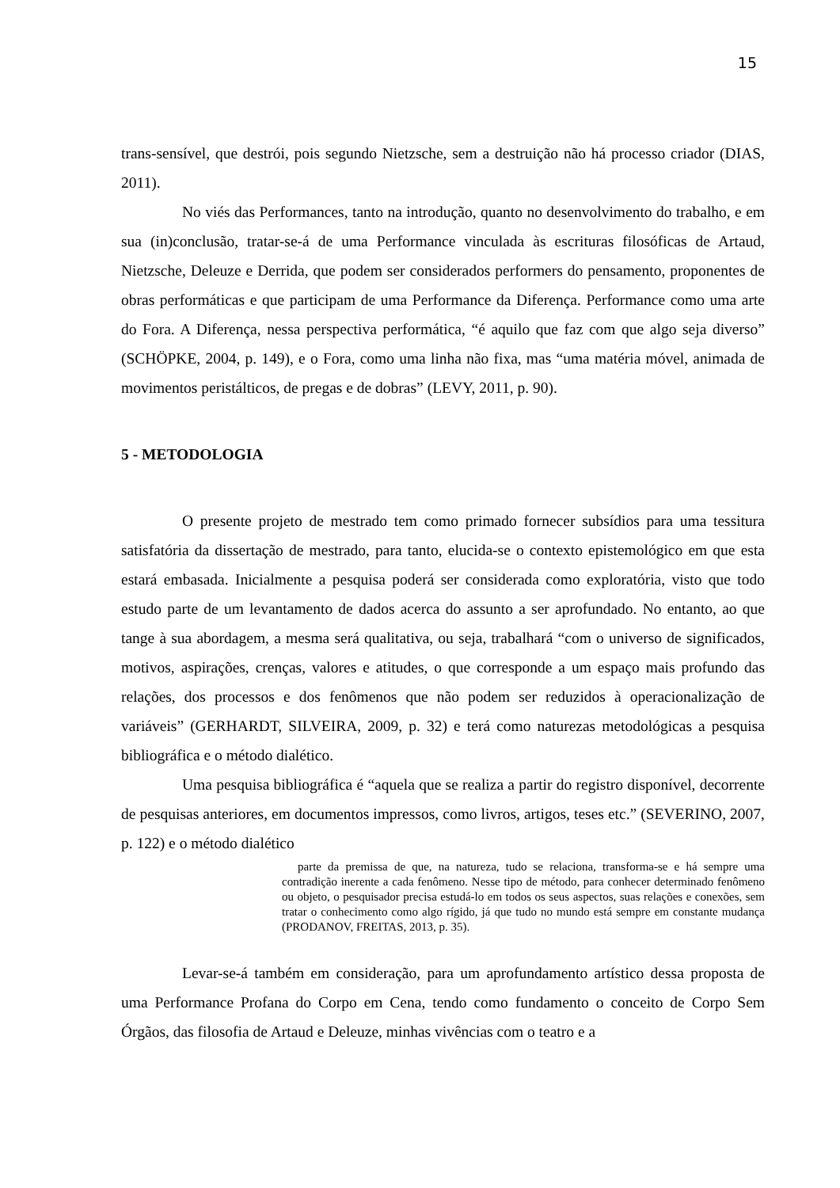15
trans-sensível, que destrói, pois segundo Nietzsche, sem a destruição não há processo criador (DIAS, 2011).
No viés das Performances, tanto na introdução, quanto no desenvolvimento do trabalho, e em sua (in)conclusão, tratar-se-á de uma Performance vinculada às escrituras filosóficas de Artaud, Nietzsche, Deleuze e Derrida, que podem ser considerados performers do pensamento, proponentes de obras performáticas e que participam de uma Performance da Diferença. Performance como uma arte do Fora. A Diferença, nessa perspectiva performática, “é aquilo que faz com que algo seja diverso” (SCHÖPKE, 2004, p. 149), e o Fora, como uma linha não fixa, mas “uma matéria móvel, animada de movimentos peristálticos, de pregas e de dobras” (LEVY, 2011, p. 90).
5 - METODOLOGIA
O presente projeto de mestrado tem como primado fornecer subsídios para uma tessitura satisfatória da dissertação de mestrado, para tanto, elucida-se o contexto epistemológico em que esta estará embasada. Inicialmente a pesquisa poderá ser considerada como exploratória, visto que todo estudo parte de um levantamento de dados acerca do assunto a ser aprofundado. No entanto, ao que tange à sua abordagem, a mesma será qualitativa, ou seja, trabalhará “com o universo de significados, motivos, aspirações, crenças, valores e atitudes, o que corresponde a um espaço mais profundo das relações, dos processos e dos fenômenos que não podem ser reduzidos à operacionalização de variáveis” (GERHARDT, SILVEIRA, 2009, p. 32) e terá como naturezas metodológicas a pesquisa bibliográfica e o método dialético.
Uma pesquisa bibliográfica é “aquela que se realiza a partir do registro disponível, decorrente de pesquisas anteriores, em documentos impressos, como livros, artigos, teses etc.” (SEVERINO, 2007, p. 122) e o método dialético
parte da premissa de que, na natureza, tudo se relaciona, transforma-se e há sempre uma contradição inerente a cada fenômeno. Nesse tipo de método, para conhecer determinado fenômeno ou objeto, o pesquisador precisa estudá-lo em todos os seus aspectos, suas relações e conexões, sem tratar o conhecimento como algo rígido, já que tudo no mundo está sempre em constante mudança (PRODANOV, FREITAS, 2013, p. 35).
Levar-se-á também em consideração, para um aprofundamento artístico dessa proposta de uma Performance Profana do Corpo em Cena, tendo como fundamento o conceito de Corpo Sem Órgãos, das filosofia de Artaud e Deleuze, minhas vivências com o teatro e a